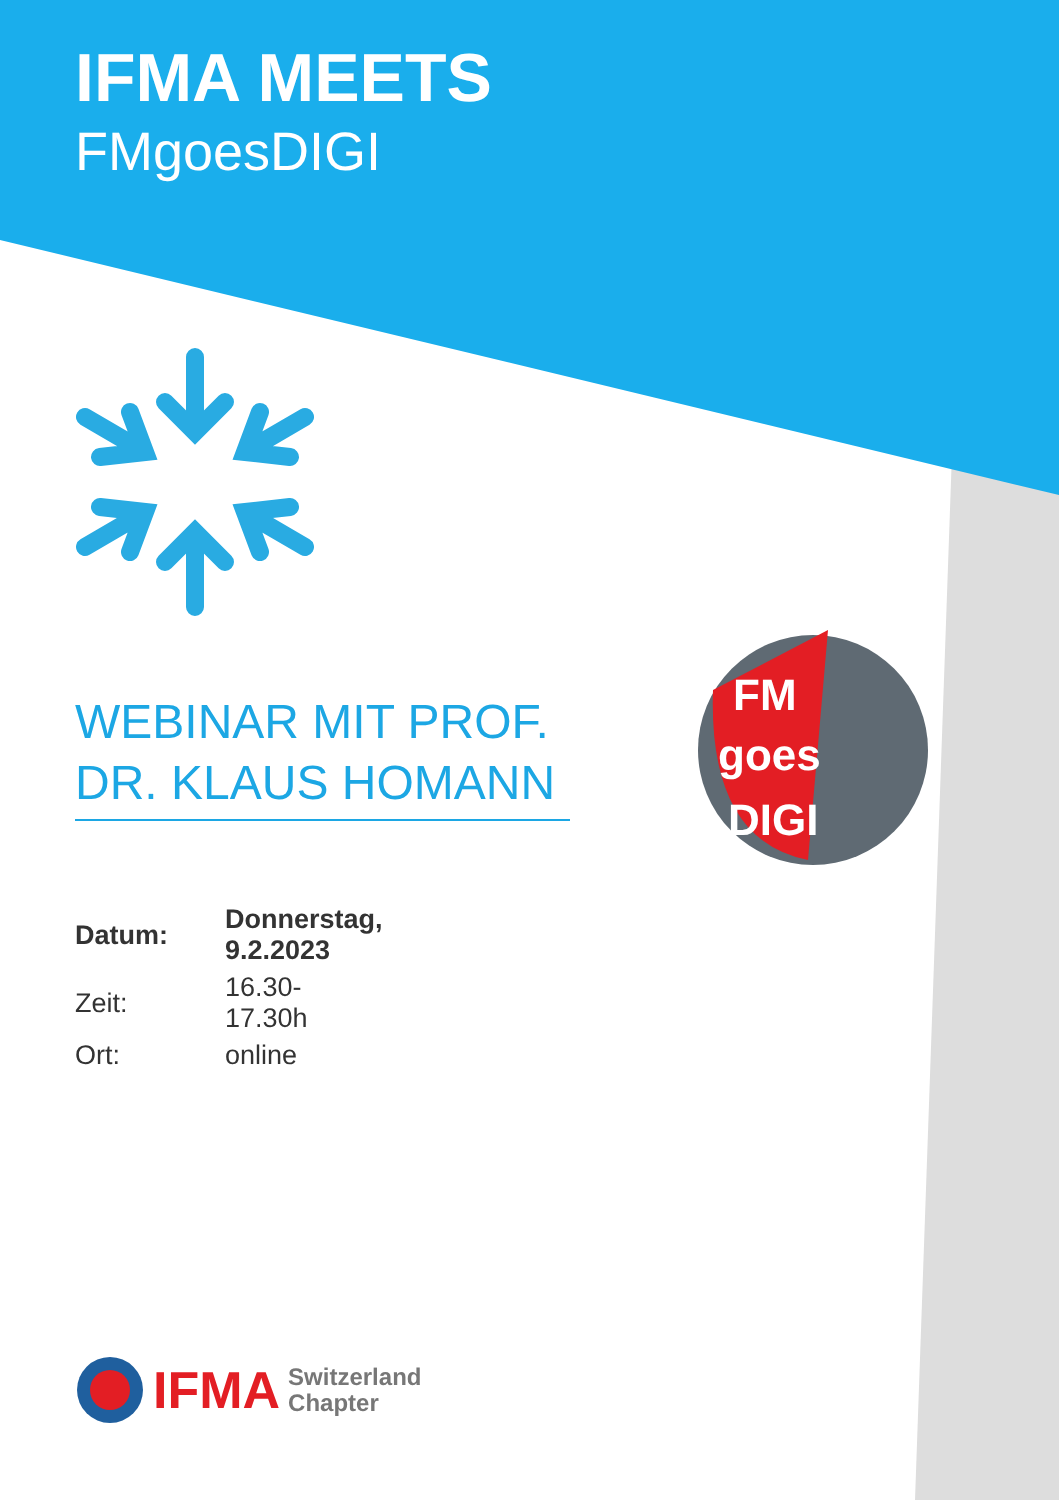IFMA MEETS
FMgoesDIGI
WEBINAR MIT PROF. DR. KLAUS HOMANN
| Datum: | Donnerstag, 9.2.2023 |
| Zeit: | 16.30-17.30h |
| Ort: | online |
FM
goes
DIGI
IFMA Switzerland
Chapter